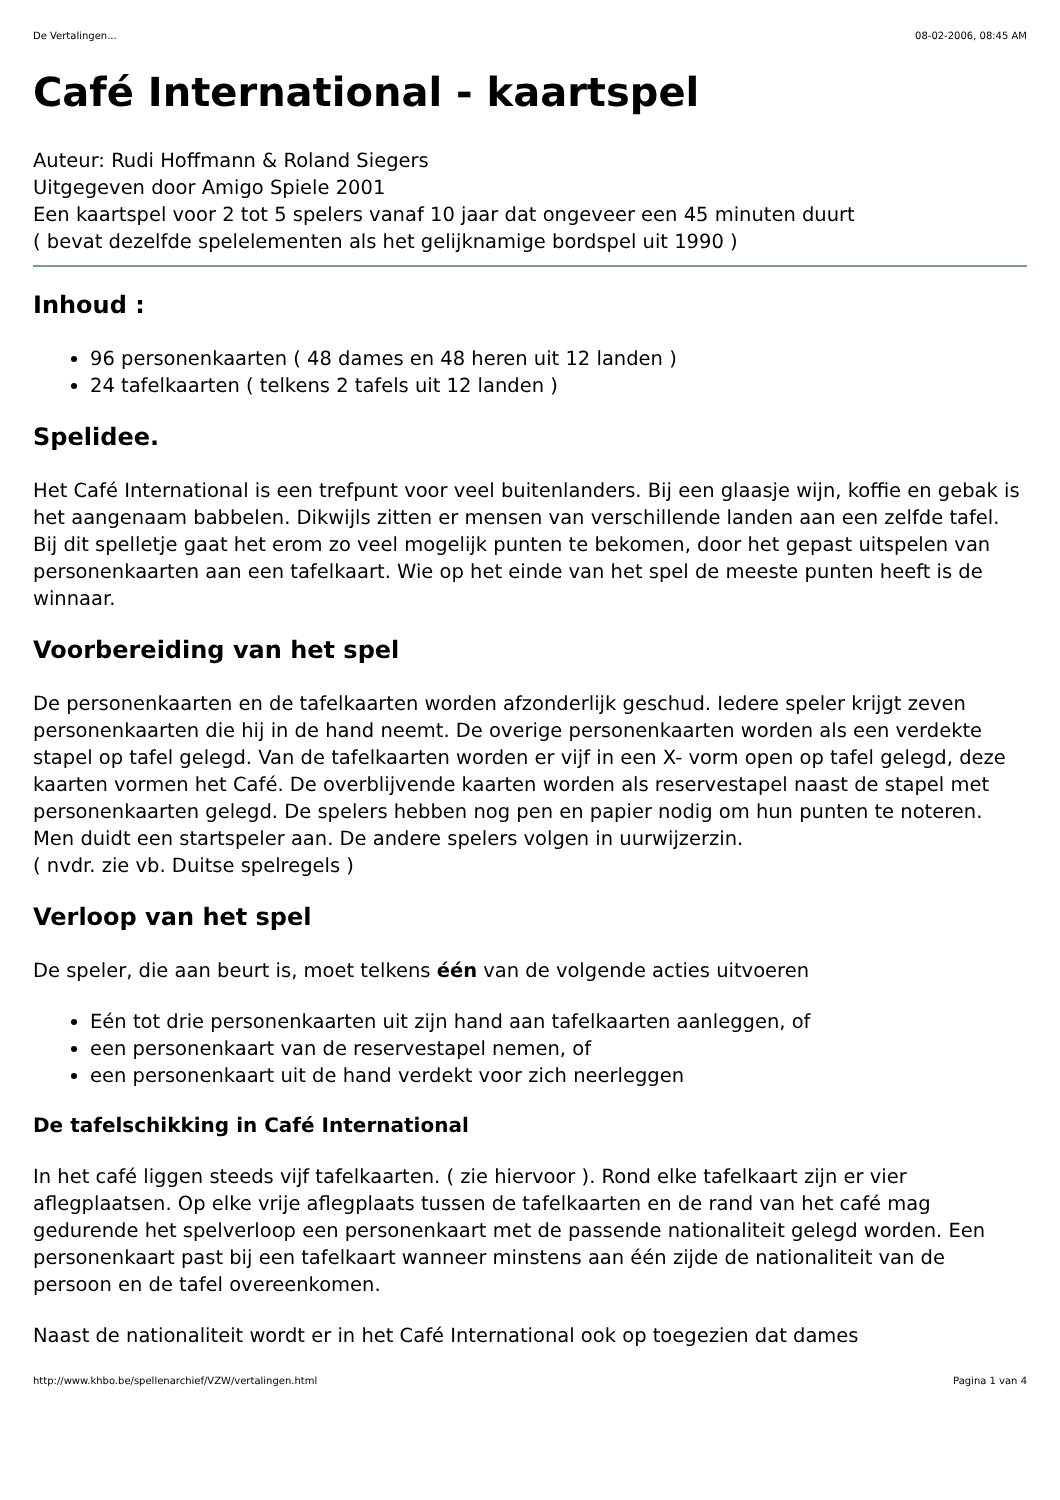De Vertalingen... 08-02-2006, 08:45 AM
Café International - kaartspel
Auteur: Rudi Hoffmann & Roland Siegers
Uitgegeven door Amigo Spiele 2001
Een kaartspel voor 2 tot 5 spelers vanaf 10 jaar dat ongeveer een 45 minuten duurt
( bevat dezelfde spelelementen als het gelijknamige bordspel uit 1990 )
Inhoud :
96 personenkaarten ( 48 dames en 48 heren uit 12 landen )
24 tafelkaarten ( telkens 2 tafels uit 12 landen )
Spelidee.
Het Café International is een trefpunt voor veel buitenlanders. Bij een glaasje wijn, koffie en gebak is het aangenaam babbelen. Dikwijls zitten er mensen van verschillende landen aan een zelfde tafel. Bij dit spelletje gaat het erom zo veel mogelijk punten te bekomen, door het gepast uitspelen van personenkaarten aan een tafelkaart. Wie op het einde van het spel de meeste punten heeft is de winnaar.
Voorbereiding van het spel
De personenkaarten en de tafelkaarten worden afzonderlijk geschud. Iedere speler krijgt zeven personenkaarten die hij in de hand neemt. De overige personenkaarten worden als een verdekte stapel op tafel gelegd. Van de tafelkaarten worden er vijf in een X- vorm open op tafel gelegd, deze kaarten vormen het Café. De overblijvende kaarten worden als reservestapel naast de stapel met personenkaarten gelegd. De spelers hebben nog pen en papier nodig om hun punten te noteren. Men duidt een startspeler aan. De andere spelers volgen in uurwijzerzin.
( nvdr. zie vb. Duitse spelregels )
Verloop van het spel
De speler, die aan beurt is, moet telkens één van de volgende acties uitvoeren
Eén tot drie personenkaarten uit zijn hand aan tafelkaarten aanleggen, of
een personenkaart van de reservestapel nemen, of
een personenkaart uit de hand verdekt voor zich neerleggen
De tafelschikking in Café International
In het café liggen steeds vijf tafelkaarten. ( zie hiervoor ). Rond elke tafelkaart zijn er vier aflegplaatsen. Op elke vrije aflegplaats tussen de tafelkaarten en de rand van het café mag gedurende het spelverloop een personenkaart met de passende nationaliteit gelegd worden. Een personenkaart past bij een tafelkaart wanneer minstens aan één zijde de nationaliteit van de persoon en de tafel overeenkomen.
Naast de nationaliteit wordt er in het Café International ook op toegezien dat dames
http://www.khbo.be/spellenarchief/VZW/vertalingen.html Pagina 1 van 4